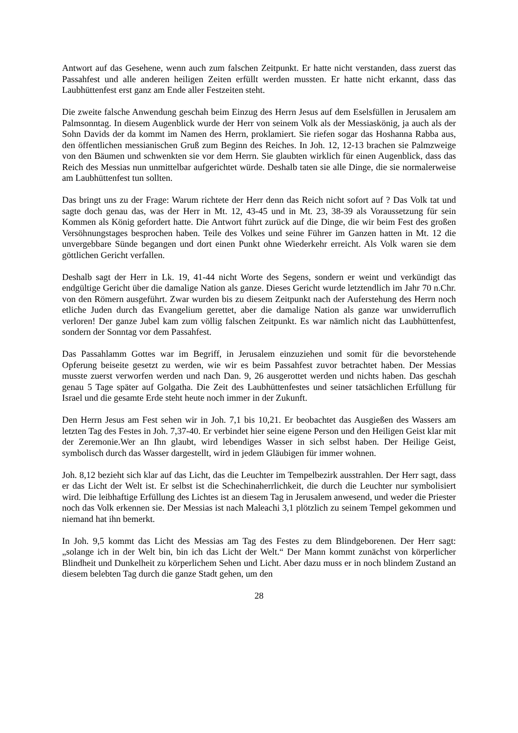Antwort auf das Gesehene, wenn auch zum falschen Zeitpunkt. Er hatte nicht verstanden, dass zuerst das Passahfest und alle anderen heiligen Zeiten erfüllt werden mussten. Er hatte nicht erkannt, dass das Laubhüttenfest erst ganz am Ende aller Festzeiten steht.
Die zweite falsche Anwendung geschah beim Einzug des Herrn Jesus auf dem Eselsfüllen in Jerusalem am Palmsonntag. In diesem Augenblick wurde der Herr von seinem Volk als der Messiaskönig, ja auch als der Sohn Davids der da kommt im Namen des Herrn, proklamiert. Sie riefen sogar das Hoshanna Rabba aus, den öffentlichen messianischen Gruß zum Beginn des Reiches. In Joh. 12, 12-13 brachen sie Palmzweige von den Bäumen und schwenkten sie vor dem Herrn. Sie glaubten wirklich für einen Augenblick, dass das Reich des Messias nun unmittelbar aufgerichtet würde. Deshalb taten sie alle Dinge, die sie normalerweise am Laubhüttenfest tun sollten.
Das bringt uns zu der Frage: Warum richtete der Herr denn das Reich nicht sofort auf ? Das Volk tat und sagte doch genau das, was der Herr in Mt. 12, 43-45 und in Mt. 23, 38-39 als Voraussetzung für sein Kommen als König gefordert hatte. Die Antwort führt zurück auf die Dinge, die wir beim Fest des großen Versöhnungstages besprochen haben. Teile des Volkes und seine Führer im Ganzen hatten in Mt. 12 die unvergebbare Sünde begangen und dort einen Punkt ohne Wiederkehr erreicht. Als Volk waren sie dem göttlichen Gericht verfallen.
Deshalb sagt der Herr in Lk. 19, 41-44 nicht Worte des Segens, sondern er weint und verkündigt das endgültige Gericht über die damalige Nation als ganze. Dieses Gericht wurde letztendlich im Jahr 70 n.Chr. von den Römern ausgeführt. Zwar wurden bis zu diesem Zeitpunkt nach der Auferstehung des Herrn noch etliche Juden durch das Evangelium gerettet, aber die damalige Nation als ganze war unwiderruflich verloren! Der ganze Jubel kam zum völlig falschen Zeitpunkt. Es war nämlich nicht das Laubhüttenfest, sondern der Sonntag vor dem Passahfest.
Das Passahlamm Gottes war im Begriff, in Jerusalem einzuziehen und somit für die bevorstehende Opferung beiseite gesetzt zu werden, wie wir es beim Passahfest zuvor betrachtet haben. Der Messias musste zuerst verworfen werden und nach Dan. 9, 26 ausgerottet werden und nichts haben. Das geschah genau 5 Tage später auf Golgatha. Die Zeit des Laubhüttenfestes und seiner tatsächlichen Erfüllung für Israel und die gesamte Erde steht heute noch immer in der Zukunft.
Den Herrn Jesus am Fest sehen wir in Joh. 7,1 bis 10,21. Er beobachtet das Ausgießen des Wassers am letzten Tag des Festes in Joh. 7,37-40. Er verbindet hier seine eigene Person und den Heiligen Geist klar mit der Zeremonie.Wer an Ihn glaubt, wird lebendiges Wasser in sich selbst haben. Der Heilige Geist, symbolisch durch das Wasser dargestellt, wird in jedem Gläubigen für immer wohnen.
Joh. 8,12 bezieht sich klar auf das Licht, das die Leuchter im Tempelbezirk ausstrahlen. Der Herr sagt, dass er das Licht der Welt ist. Er selbst ist die Schechinaherrlichkeit, die durch die Leuchter nur symbolisiert wird. Die leibhaftige Erfüllung des Lichtes ist an diesem Tag in Jerusalem anwesend, und weder die Priester noch das Volk erkennen sie. Der Messias ist nach Maleachi 3,1 plötzlich zu seinem Tempel gekommen und niemand hat ihn bemerkt.
In Joh. 9,5 kommt das Licht des Messias am Tag des Festes zu dem Blindgeborenen. Der Herr sagt: „solange ich in der Welt bin, bin ich das Licht der Welt.“ Der Mann kommt zunächst von körperlicher Blindheit und Dunkelheit zu körperlichem Sehen und Licht. Aber dazu muss er in noch blindem Zustand an diesem belebten Tag durch die ganze Stadt gehen, um den
28